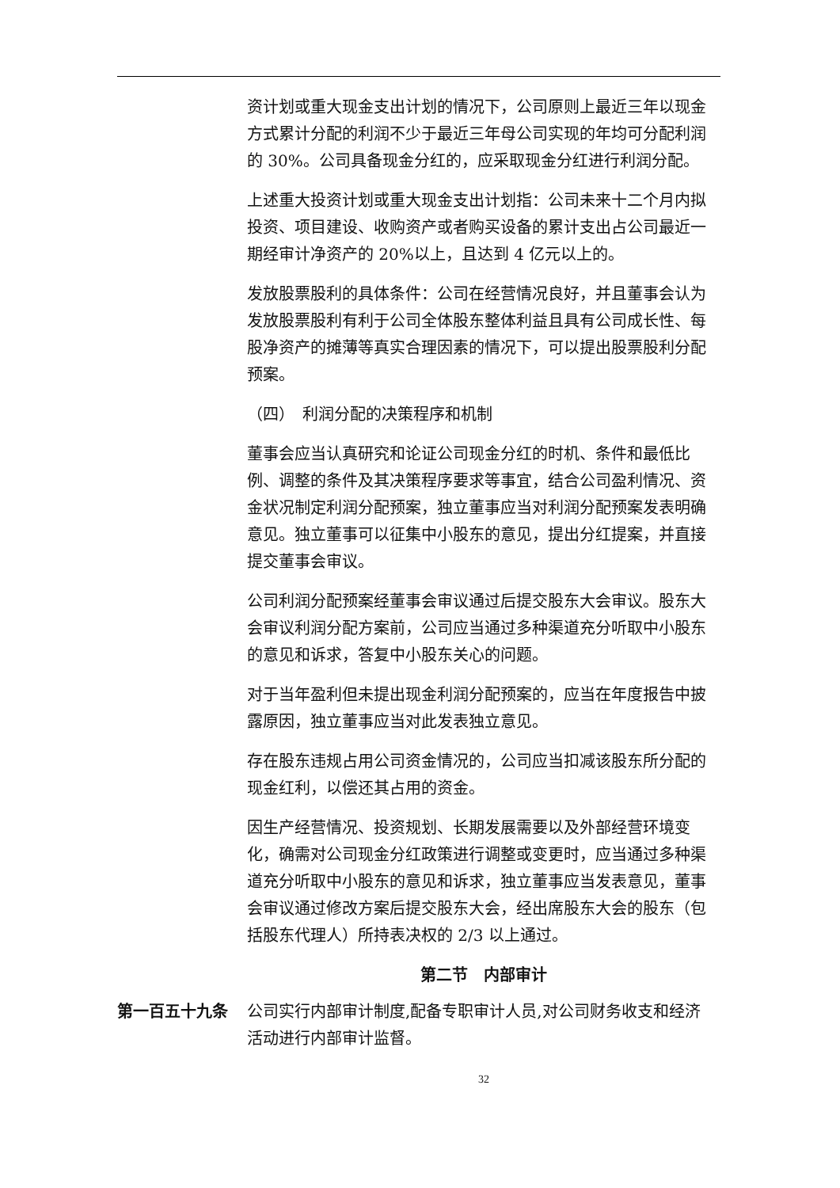资计划或重大现金支出计划的情况下，公司原则上最近三年以现金方式累计分配的利润不少于最近三年母公司实现的年均可分配利润的 30%。公司具备现金分红的，应采取现金分红进行利润分配。
上述重大投资计划或重大现金支出计划指：公司未来十二个月内拟投资、项目建设、收购资产或者购买设备的累计支出占公司最近一期经审计净资产的 20%以上，且达到 4 亿元以上的。
发放股票股利的具体条件：公司在经营情况良好，并且董事会认为发放股票股利有利于公司全体股东整体利益且具有公司成长性、每股净资产的摊薄等真实合理因素的情况下，可以提出股票股利分配预案。
（四）　利润分配的决策程序和机制
董事会应当认真研究和论证公司现金分红的时机、条件和最低比例、调整的条件及其决策程序要求等事宜，结合公司盈利情况、资金状况制定利润分配预案，独立董事应当对利润分配预案发表明确意见。独立董事可以征集中小股东的意见，提出分红提案，并直接提交董事会审议。
公司利润分配预案经董事会审议通过后提交股东大会审议。股东大会审议利润分配方案前，公司应当通过多种渠道充分听取中小股东的意见和诉求，答复中小股东关心的问题。
对于当年盈利但未提出现金利润分配预案的，应当在年度报告中披露原因，独立董事应当对此发表独立意见。
存在股东违规占用公司资金情况的，公司应当扣减该股东所分配的现金红利，以偿还其占用的资金。
因生产经营情况、投资规划、长期发展需要以及外部经营环境变化，确需对公司现金分红政策进行调整或变更时，应当通过多种渠道充分听取中小股东的意见和诉求，独立董事应当发表意见，董事会审议通过修改方案后提交股东大会，经出席股东大会的股东（包括股东代理人）所持表决权的 2/3 以上通过。
第二节　内部审计
第一百五十九条 公司实行内部审计制度,配备专职审计人员,对公司财务收支和经济活动进行内部审计监督。
32